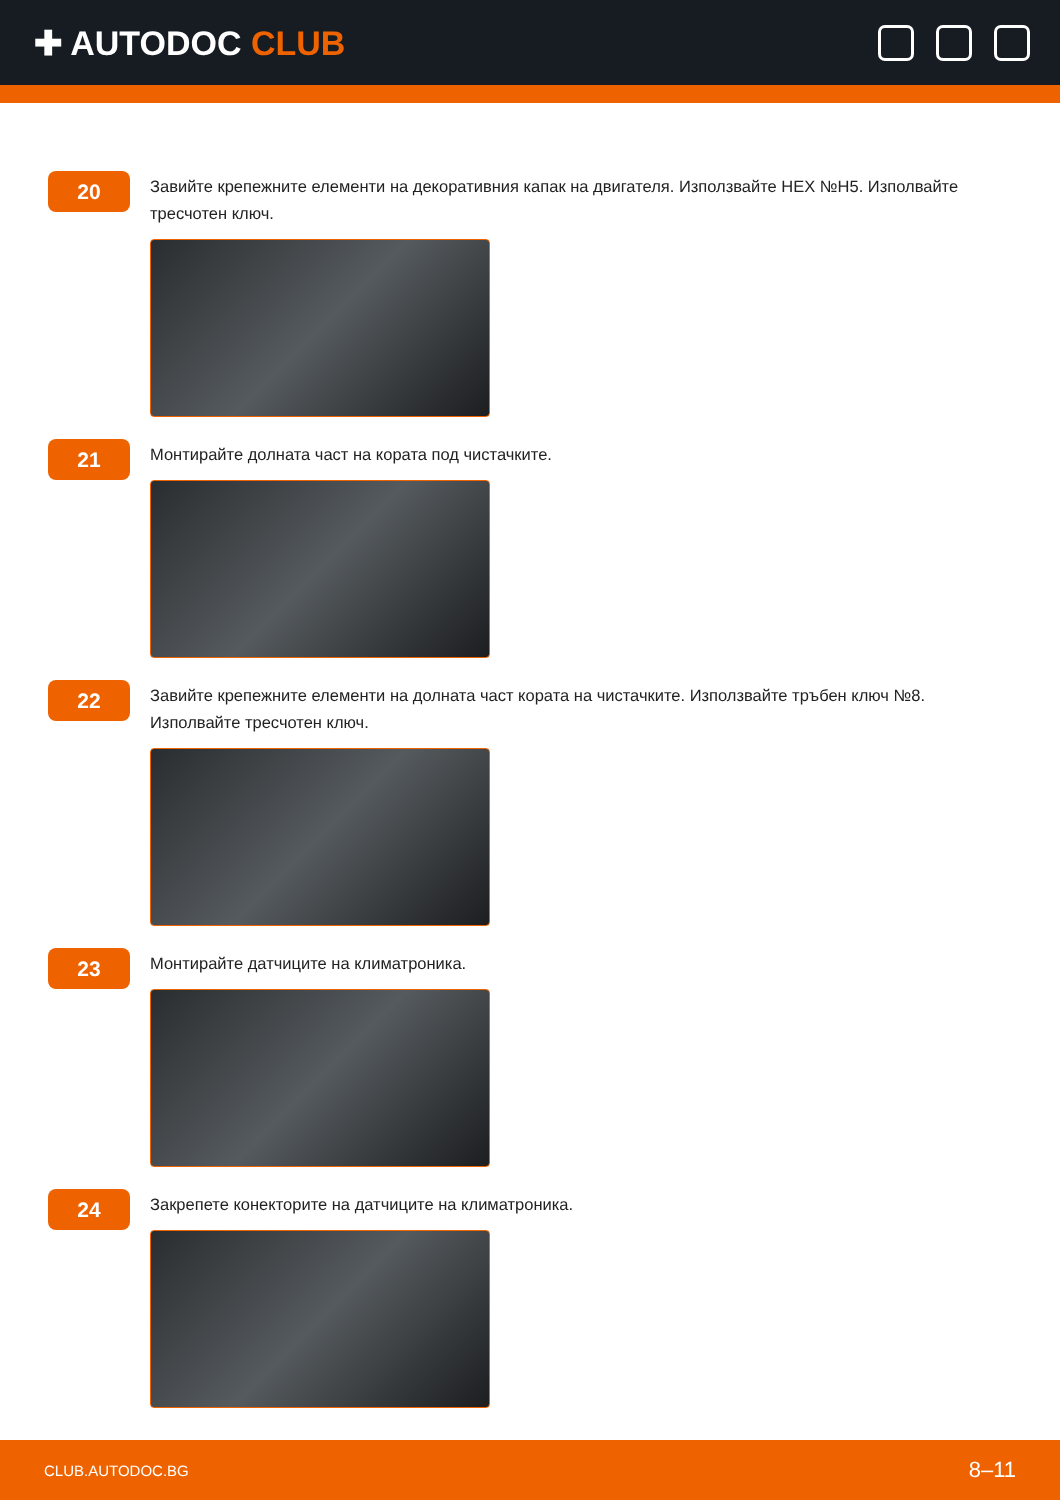✚ AUTODOC CLUB
20
Завийте крепежните елементи на декоративния капак на двигателя. Използвайте HEX №H5. Изполвайте тресчотен ключ.
21
Монтирайте долната част на кората под чистачките.
22
Завийте крепежните елементи на долната част кората на чистачките. Използвайте тръбен ключ №8. Изполвайте тресчотен ключ.
23
Монтирайте датчиците на климатроника.
24
Закрепете конекторите на датчиците на климатроника.
CLUB.AUTODOC.BG 8–11